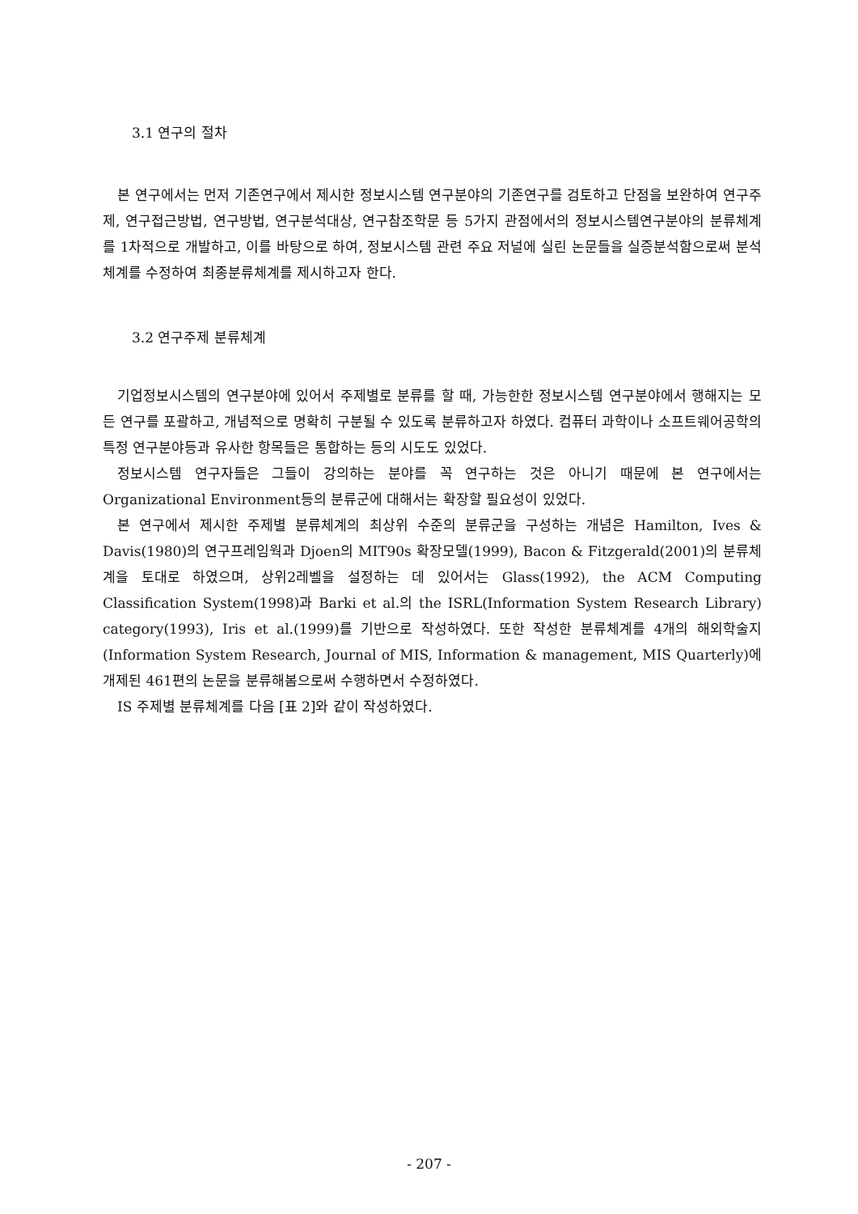3.1 연구의 절차
본 연구에서는 먼저 기존연구에서 제시한 정보시스템 연구분야의 기존연구를 검토하고 단점을 보완하여 연구주제, 연구접근방법, 연구방법, 연구분석대상, 연구참조학문 등 5가지 관점에서의 정보시스템연구분야의 분류체계를 1차적으로 개발하고, 이를 바탕으로 하여, 정보시스템 관련 주요 저널에 실린 논문들을 실증분석함으로써 분석체계를 수정하여 최종분류체계를 제시하고자 한다.
3.2 연구주제 분류체계
기업정보시스템의 연구분야에 있어서 주제별로 분류를 할 때, 가능한한 정보시스템 연구분야에서 행해지는 모든 연구를 포괄하고, 개념적으로 명확히 구분될 수 있도록 분류하고자 하였다. 컴퓨터 과학이나 소프트웨어공학의 특정 연구분야등과 유사한 항목들은 통합하는 등의 시도도 있었다.
정보시스템 연구자들은 그들이 강의하는 분야를 꼭 연구하는 것은 아니기 때문에 본 연구에서는 Organizational Environment등의 분류군에 대해서는 확장할 필요성이 있었다.
본 연구에서 제시한 주제별 분류체계의 최상위 수준의 분류군을 구성하는 개념은 Hamilton, Ives & Davis(1980)의 연구프레임웍과 Djoen의 MIT90s 확장모델(1999), Bacon & Fitzgerald(2001)의 분류체계을 토대로 하였으며, 상위2레벨을 설정하는 데 있어서는 Glass(1992), the ACM Computing Classification System(1998)과 Barki et al.의 the ISRL(Information System Research Library) category(1993), Iris et al.(1999)를 기반으로 작성하였다. 또한 작성한 분류체계를 4개의 해외학술지(Information System Research, Journal of MIS, Information & management, MIS Quarterly)에 개제된 461편의 논문을 분류해봄으로써 수행하면서 수정하였다.
IS 주제별 분류체계를 다음 [표 2]와 같이 작성하였다.
- 207 -